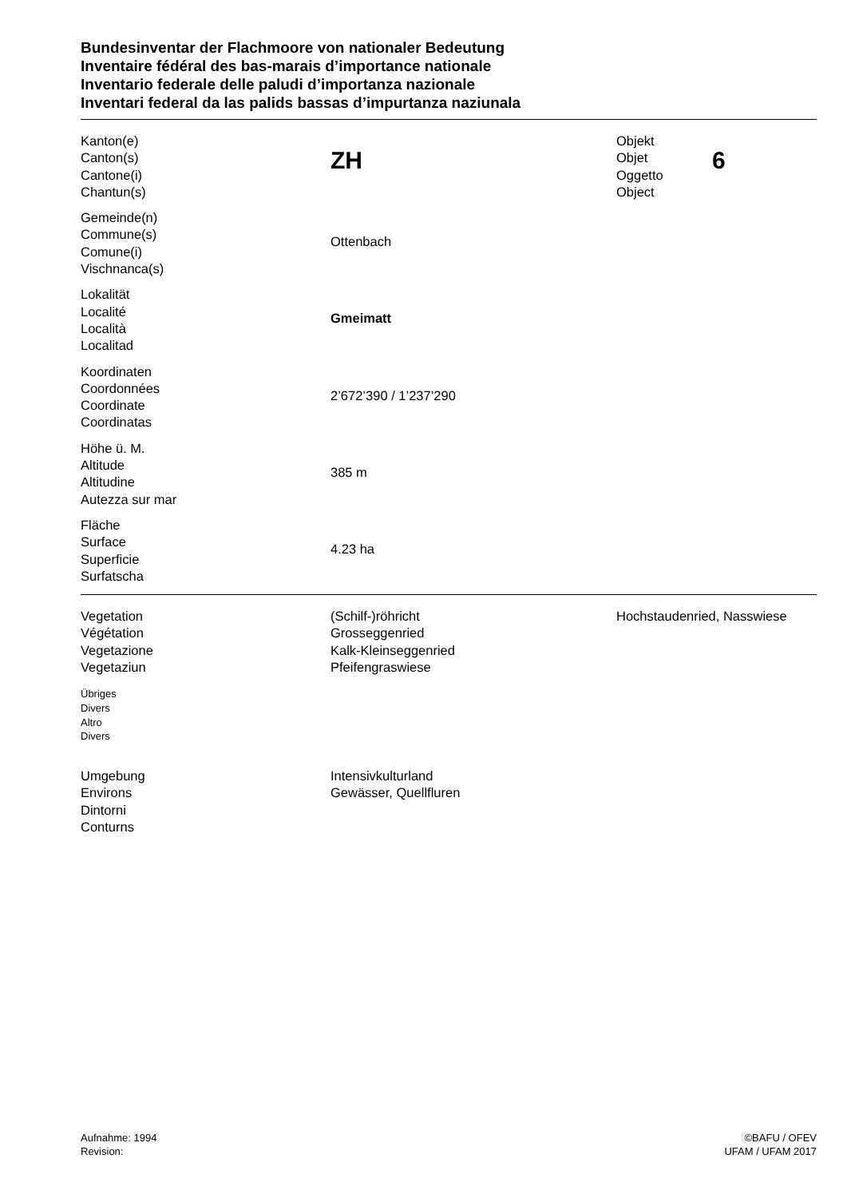Bundesinventar der Flachmoore von nationaler Bedeutung
Inventaire fédéral des bas-marais d’importance nationale
Inventario federale delle paludi d’importanza nazionale
Inventari federal da las palids bassas d’impurtanza naziunala
Kanton(e)
Canton(s)
Cantone(i)
Chantun(s)
ZH
Objekt
Objet
Oggetto
Object
6
Gemeinde(n)
Commune(s)
Comune(i)
Vischnanca(s)
Ottenbach
Lokalität
Localité
Località
Localitad
Gmeimatt
Koordinaten
Coordonnées
Coordinate
Coordinatas
2’672’390 / 1’237’290
Höhe ü. M.
Altitude
Altitudine
Autezza sur mar
385 m
Fläche
Surface
Superficie
Surfatscha
4.23 ha
Vegetation
Végétation
Vegetazione
Vegetaziun
(Schilf-)röhricht
Grosseggenried
Kalk-Kleinseggenried
Pfeifengraswiese
Hochstaudenried, Nasswiese
Übriges
Divers
Altro
Divers
Umgebung
Environs
Dintorni
Conturns
Intensivkulturland
Gewässer, Quellfluren
Aufnahme: 1994
Revision:
©BAFU / OFEV
UFAM / UFAM 2017